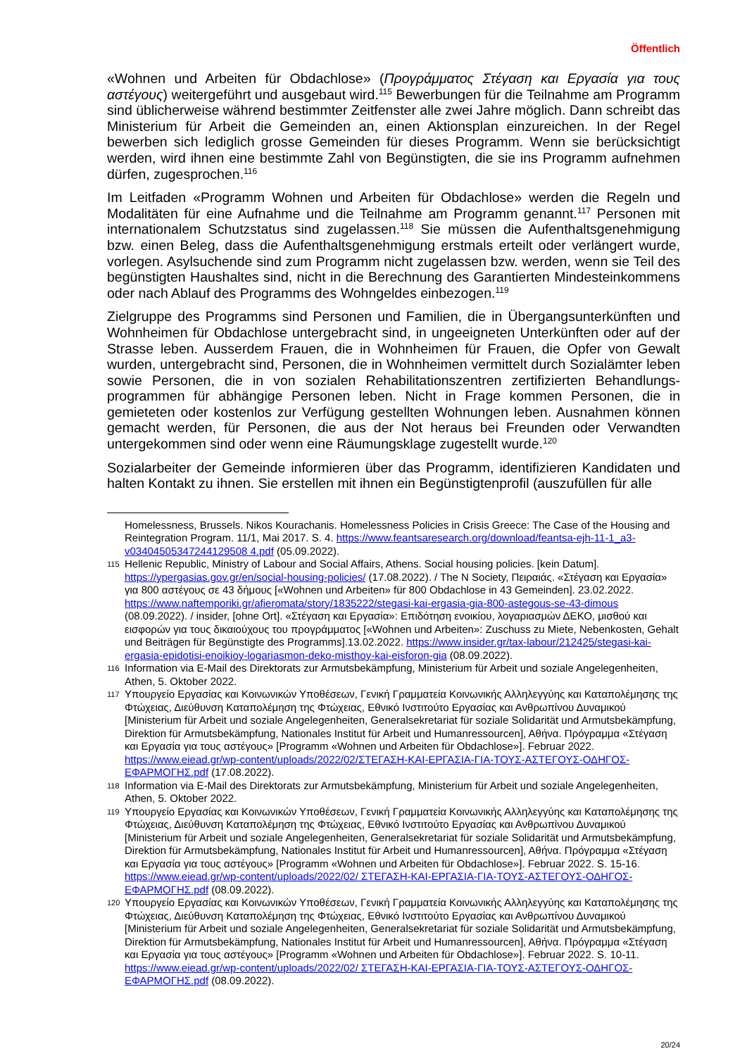Öffentlich
«Wohnen und Arbeiten für Obdachlose» (Προγράμματος Στέγαση και Εργασία για τους αστέγους) weitergeführt und ausgebaut wird.<sup>115</sup> Bewerbungen für die Teilnahme am Programm sind üblicherweise während bestimmter Zeitfenster alle zwei Jahre möglich. Dann schreibt das Ministerium für Arbeit die Gemeinden an, einen Aktionsplan einzureichen. In der Regel bewerben sich lediglich grosse Gemeinden für dieses Programm. Wenn sie berücksichtigt werden, wird ihnen eine bestimmte Zahl von Begünstigten, die sie ins Programm aufnehmen dürfen, zugesprochen.<sup>116</sup>
Im Leitfaden «Programm Wohnen und Arbeiten für Obdachlose» werden die Regeln und Modalitäten für eine Aufnahme und die Teilnahme am Programm genannt.<sup>117</sup> Personen mit internationalem Schutzstatus sind zugelassen.<sup>118</sup> Sie müssen die Aufenthaltsgenehmigung bzw. einen Beleg, dass die Aufenthaltsgenehmigung erstmals erteilt oder verlängert wurde, vorlegen. Asylsuchende sind zum Programm nicht zugelassen bzw. werden, wenn sie Teil des begünstigten Haushaltes sind, nicht in die Berechnung des Garantierten Mindesteinkommens oder nach Ablauf des Programms des Wohngeldes einbezogen.<sup>119</sup>
Zielgruppe des Programms sind Personen und Familien, die in Übergangsunterkünften und Wohnheimen für Obdachlose untergebracht sind, in ungeeigneten Unterkünften oder auf der Strasse leben. Ausserdem Frauen, die in Wohnheimen für Frauen, die Opfer von Gewalt wurden, untergebracht sind, Personen, die in Wohnheimen vermittelt durch Sozialämter leben sowie Personen, die in von sozialen Rehabilitationszentren zertifizierten Behandlungs-programmen für abhängige Personen leben. Nicht in Frage kommen Personen, die in gemieteten oder kostenlos zur Verfügung gestellten Wohnungen leben. Ausnahmen können gemacht werden, für Personen, die aus der Not heraus bei Freunden oder Verwandten untergekommen sind oder wenn eine Räumungsklage zugestellt wurde.<sup>120</sup>
Sozialarbeiter der Gemeinde informieren über das Programm, identifizieren Kandidaten und halten Kontakt zu ihnen. Sie erstellen mit ihnen ein Begünstigtenprofil (auszufüllen für alle
Homelessness, Brussels. Nikos Kourachanis. Homelessness Policies in Crisis Greece: The Case of the Housing and Reintegration Program. 11/1, Mai 2017. S. 4. https://www.feantsaresearch.org/download/feantsa-ejh-11-1_a3-v03404505347244129508 4.pdf (05.09.2022).
115 Hellenic Republic, Ministry of Labour and Social Affairs, Athens. Social housing policies. [kein Datum]. https://ypergasias.gov.gr/en/social-housing-policies/ (17.08.2022). / The N Society, Πειραιάς. «Στέγαση και Εργασία» για 800 αστέγους σε 43 δήμους [«Wohnen und Arbeiten» für 800 Obdachlose in 43 Gemeinden]. 23.02.2022. https://www.naftemporiki.gr/afieromata/story/1835222/stegasi-kai-ergasia-gia-800-astegous-se-43-dimous (08.09.2022). / insider, [ohne Ort]. «Στέγαση και Εργασία»: Επιδότηση ενοικίου, λογαριασμών ΔΕΚΟ, μισθού και εισφορών για τους δικαιούχους του προγράμματος [«Wohnen und Arbeiten»: Zuschuss zu Miete, Nebenkosten, Gehalt und Beiträgen für Begünstigte des Programms].13.02.2022. https://www.insider.gr/tax-labour/212425/stegasi-kai-ergasia-epidotisi-enoikioy-logariasmon-deko-misthoy-kai-eisforon-gia (08.09.2022).
116 Information via E-Mail des Direktorats zur Armutsbekämpfung, Ministerium für Arbeit und soziale Angelegenheiten, Athen, 5. Oktober 2022.
117 Υπουργείο Εργασίας και Κοινωνικών Υποθέσεων, Γενική Γραμματεία Κοινωνικής Αλληλεγγύης και Καταπολέμησης της Φτώχειας, Διεύθυνση Καταπολέμηση της Φτώχειας, Εθνικό Ινστιτούτο Εργασίας και Ανθρωπίνου Δυναμικού [Ministerium für Arbeit und soziale Angelegenheiten, Generalsekretariat für soziale Solidarität und Armutsbekämpfung, Direktion für Armutsbekämpfung, Nationales Institut für Arbeit und Humanressourcen], Αθήνα. Πρόγραμμα «Στέγαση και Εργασία για τους αστέγους» [Programm «Wohnen und Arbeiten für Obdachlose»]. Februar 2022. https://www.eiead.gr/wp-content/uploads/2022/02/ΣΤΕΓΑΣΗ-ΚΑΙ-ΕΡΓΑΣΙΑ-ΓΙΑ-ΤΟΥΣ-ΑΣΤΕΓΟΥΣ-ΟΔΗΓΟΣ-ΕΦΑΡΜΟΓΗΣ.pdf (17.08.2022).
118 Information via E-Mail des Direktorats zur Armutsbekämpfung, Ministerium für Arbeit und soziale Angelegenheiten, Athen, 5. Oktober 2022.
119 Υπουργείο Εργασίας και Κοινωνικών Υποθέσεων, Γενική Γραμματεία Κοινωνικής Αλληλεγγύης και Καταπολέμησης της Φτώχειας, Διεύθυνση Καταπολέμηση της Φτώχειας, Εθνικό Ινστιτούτο Εργασίας και Ανθρωπίνου Δυναμικού [Ministerium für Arbeit und soziale Angelegenheiten, Generalsekretariat für soziale Solidarität und Armutsbekämpfung, Direktion für Armutsbekämpfung, Nationales Institut für Arbeit und Humanressourcen], Αθήνα. Πρόγραμμα «Στέγαση και Εργασία για τους αστέγους» [Programm «Wohnen und Arbeiten für Obdachlose»]. Februar 2022. S. 15-16. https://www.eiead.gr/wp-content/uploads/2022/02/ ΣΤΕΓΑΣΗ-ΚΑΙ-ΕΡΓΑΣΙΑ-ΓΙΑ-ΤΟΥΣ-ΑΣΤΕΓΟΥΣ-ΟΔΗΓΟΣ-ΕΦΑΡΜΟΓΗΣ.pdf (08.09.2022).
120 Υπουργείο Εργασίας και Κοινωνικών Υποθέσεων, Γενική Γραμματεία Κοινωνικής Αλληλεγγύης και Καταπολέμησης της Φτώχειας, Διεύθυνση Καταπολέμηση της Φτώχειας, Εθνικό Ινστιτούτο Εργασίας και Ανθρωπίνου Δυναμικού [Ministerium für Arbeit und soziale Angelegenheiten, Generalsekretariat für soziale Solidarität und Armutsbekämpfung, Direktion für Armutsbekämpfung, Nationales Institut für Arbeit und Humanressourcen], Αθήνα. Πρόγραμμα «Στέγαση και Εργασία για τους αστέγους» [Programm «Wohnen und Arbeiten für Obdachlose»]. Februar 2022. S. 10-11. https://www.eiead.gr/wp-content/uploads/2022/02/ ΣΤΕΓΑΣΗ-ΚΑΙ-ΕΡΓΑΣΙΑ-ΓΙΑ-ΤΟΥΣ-ΑΣΤΕΓΟΥΣ-ΟΔΗΓΟΣ-ΕΦΑΡΜΟΓΗΣ.pdf (08.09.2022).
20/24